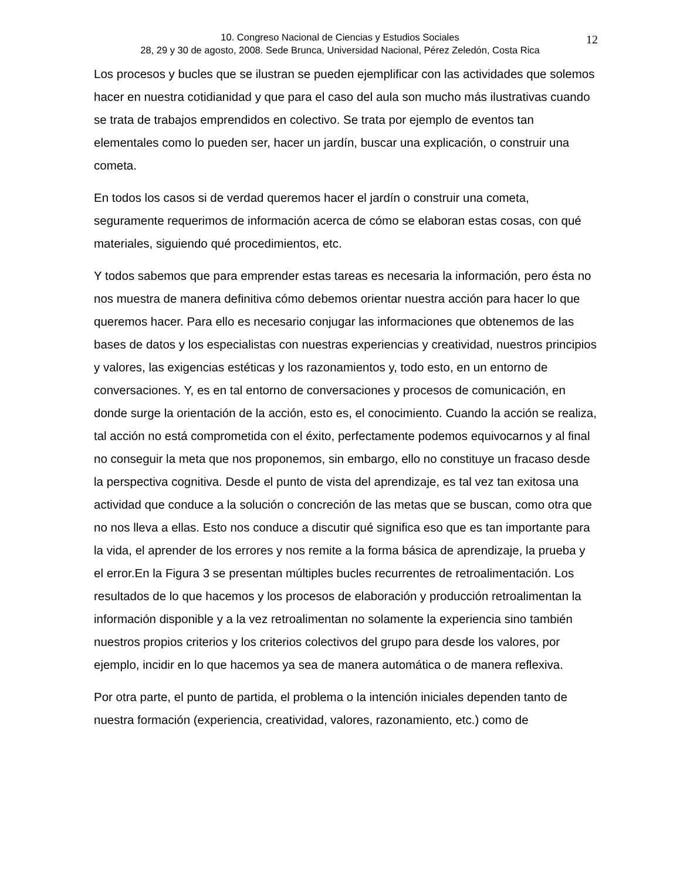10. Congreso Nacional de Ciencias y Estudios Sociales
28, 29 y 30 de agosto, 2008. Sede Brunca, Universidad Nacional, Pérez Zeledón, Costa Rica
12
Los procesos y bucles que se ilustran se pueden ejemplificar con las actividades que solemos hacer en nuestra cotidianidad y que para el caso del aula son mucho más ilustrativas cuando se trata de trabajos emprendidos en colectivo. Se trata por ejemplo de eventos tan elementales como lo pueden ser, hacer un jardín, buscar una explicación, o construir una cometa.
En todos los casos si de verdad queremos hacer el jardín o construir una cometa, seguramente requerimos de información acerca de cómo se elaboran estas cosas, con qué materiales, siguiendo qué procedimientos, etc.
Y todos sabemos que para emprender estas tareas es necesaria la información, pero ésta no nos muestra de manera definitiva cómo debemos orientar nuestra acción para hacer lo que queremos hacer. Para ello es necesario conjugar las informaciones que obtenemos de las bases de datos y los especialistas con nuestras experiencias y creatividad, nuestros principios y valores, las exigencias estéticas y los razonamientos y, todo esto, en un entorno de conversaciones. Y, es en tal entorno de conversaciones y procesos de comunicación, en donde surge la orientación de la acción, esto es, el conocimiento. Cuando la acción se realiza, tal acción no está comprometida con el éxito, perfectamente podemos equivocarnos y al final no conseguir la meta que nos proponemos, sin embargo, ello no constituye un fracaso desde la perspectiva cognitiva. Desde el punto de vista del aprendizaje, es tal vez tan exitosa una actividad que conduce a la solución o concreción de las metas que se buscan, como otra que no nos lleva a ellas. Esto nos conduce a discutir qué significa eso que es tan importante para la vida, el aprender de los errores y nos remite a la forma básica de aprendizaje, la prueba y el error.En la Figura 3 se presentan múltiples bucles recurrentes de retroalimentación. Los resultados de lo que hacemos y los procesos de elaboración y producción retroalimentan la información disponible y a la vez retroalimentan no solamente la experiencia sino también nuestros propios criterios y los criterios colectivos del grupo para desde los valores, por ejemplo, incidir en lo que hacemos ya sea de manera automática o de manera reflexiva.
Por otra parte, el punto de partida, el problema o la intención iniciales dependen tanto de nuestra formación (experiencia, creatividad, valores, razonamiento, etc.) como de